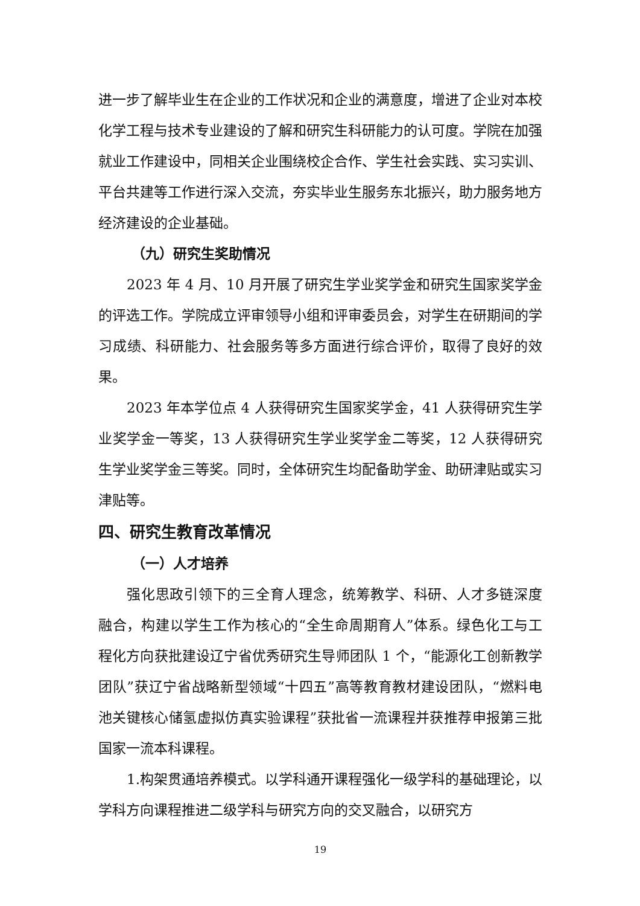进一步了解毕业生在企业的工作状况和企业的满意度，增进了企业对本校化学工程与技术专业建设的了解和研究生科研能力的认可度。学院在加强就业工作建设中，同相关企业围绕校企合作、学生社会实践、实习实训、平台共建等工作进行深入交流，夯实毕业生服务东北振兴，助力服务地方经济建设的企业基础。
（九）研究生奖助情况
2023 年 4 月、10 月开展了研究生学业奖学金和研究生国家奖学金的评选工作。学院成立评审领导小组和评审委员会，对学生在研期间的学习成绩、科研能力、社会服务等多方面进行综合评价，取得了良好的效果。
2023 年本学位点 4 人获得研究生国家奖学金，41 人获得研究生学业奖学金一等奖，13 人获得研究生学业奖学金二等奖，12 人获得研究生学业奖学金三等奖。同时，全体研究生均配备助学金、助研津贴或实习津贴等。
四、研究生教育改革情况
（一）人才培养
强化思政引领下的三全育人理念，统筹教学、科研、人才多链深度融合，构建以学生工作为核心的“全生命周期育人”体系。绿色化工与工程化方向获批建设辽宁省优秀研究生导师团队 1 个，“能源化工创新教学团队”获辽宁省战略新型领域“十四五”高等教育教材建设团队，“燃料电池关键核心储氢虚拟仿真实验课程”获批省一流课程并获推荐申报第三批国家一流本科课程。
1.构架贯通培养模式。以学科通开课程强化一级学科的基础理论，以学科方向课程推进二级学科与研究方向的交叉融合，以研究方
19